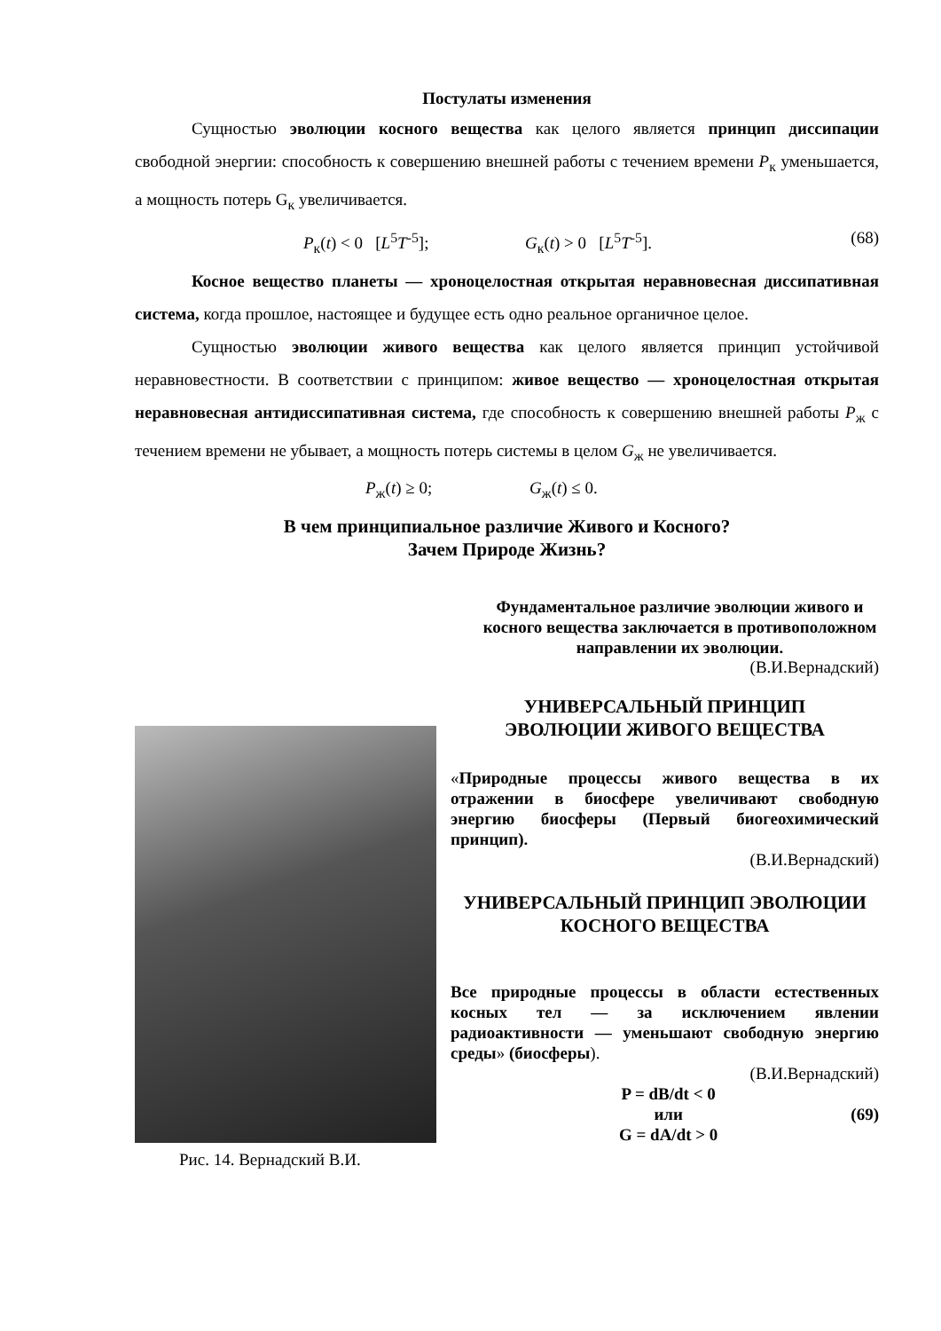Постулаты изменения
Сущностью эволюции косного вещества как целого является принцип диссипации свободной энергии: способность к совершению внешней работы с течением времени P<sub>к</sub> уменьшается, а мощность потерь G<sub>к</sub> увеличивается.
P<sub>к</sub>(t) < 0 [L<sup>5</sup>T<sup>-5</sup>]; G<sub>к</sub>(t) > 0 [L<sup>5</sup>T<sup>-5</sup>]. (68)
Косное вещество планеты — хроноцелостная открытая неравновесная диссипативная система, когда прошлое, настоящее и будущее есть одно реальное органичное целое.
Сущностью эволюции живого вещества как целого является принцип устойчивой неравновестности. В соответствии с принципом: живое вещество — хроноцелостная открытая неравновесная антидиссипативная система, где способность к совершению внешней работы P<sub>ж</sub> с течением времени не убывает, а мощность потерь системы в целом G<sub>ж</sub> не увеличивается.
P<sub>ж</sub>(t) ≥ 0; G<sub>ж</sub>(t) ≤ 0.
В чем принципиальное различие Живого и Косного?
Зачем Природе Жизнь?
Фундаментальное различие эволюции живого и косного вещества заключается в противоположном направлении их эволюции.
(В.И.Вернадский)
Рис. 14. Вернадский В.И.
УНИВЕРСАЛЬНЫЙ ПРИНЦИП
ЭВОЛЮЦИИ ЖИВОГО ВЕЩЕСТВА
«Природные процессы живого вещества в их отражении в биосфере увеличивают свободную энергию биосферы (Первый биогеохимический принцип).
(В.И.Вернадский)
УНИВЕРСАЛЬНЫЙ ПРИНЦИП ЭВОЛЮЦИИ
КОСНОГО ВЕЩЕСТВА
Все природные процессы в области естественных косных тел — за исключением явлении радиоактивности — уменьшают свободную энергию среды» (биосферы).
(В.И.Вернадский)
P = dB/dt < 0
или
G = dA/dt > 0
(69)